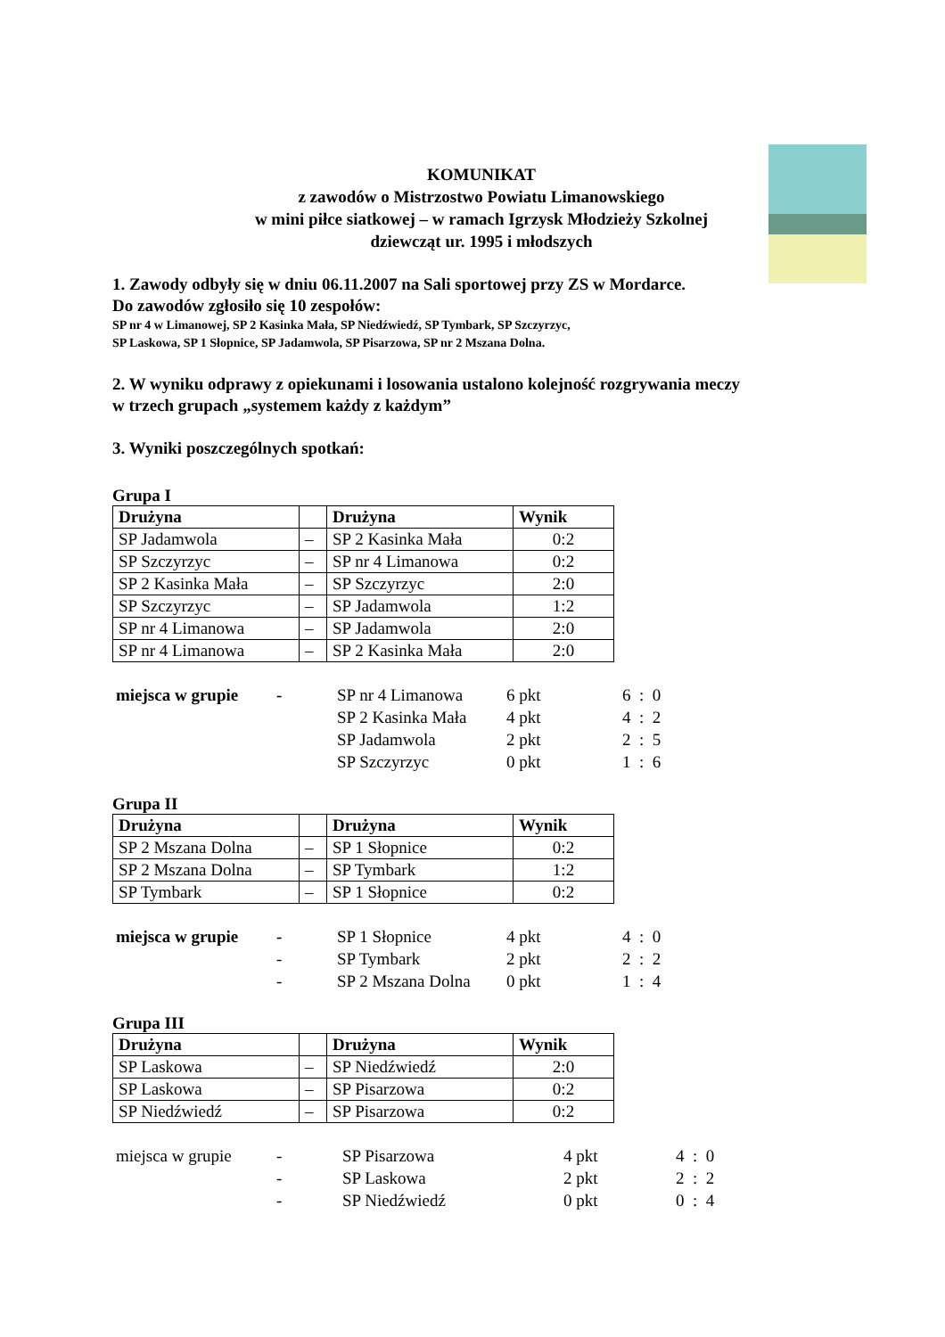KOMUNIKAT
z zawodów o Mistrzostwo Powiatu Limanowskiego
w mini piłce siatkowej – w ramach Igrzysk Młodzieży Szkolnej
dziewcząt ur. 1995 i młodszych
1. Zawody odbyły się w dniu 06.11.2007 na Sali sportowej przy ZS w Mordarce.
Do zawodów zgłosiło się 10 zespołów:
SP nr 4 w Limanowej, SP 2 Kasinka Mała, SP Niedźwiedź, SP Tymbark, SP Szczyrzyc,
SP Laskowa, SP 1 Słopnice, SP Jadamwola, SP Pisarzowa, SP nr 2 Mszana Dolna.
2. W wyniku odprawy z opiekunami i losowania ustalono kolejność rozgrywania meczy
w trzech grupach „systemem każdy z każdym”
3. Wyniki poszczególnych spotkań:
Grupa I
| Drużyna | | Drużyna | Wynik |
| --- | --- | --- | --- |
| SP Jadamwola | – | SP 2 Kasinka Mała | 0:2 |
| SP Szczyrzyc | – | SP nr 4 Limanowa | 0:2 |
| SP 2 Kasinka Mała | – | SP Szczyrzyc | 2:0 |
| SP Szczyrzyc | – | SP Jadamwola | 1:2 |
| SP nr 4 Limanowa | – | SP Jadamwola | 2:0 |
| SP nr 4 Limanowa | – | SP 2 Kasinka Mała | 2:0 |
| miejsca w grupie | - | SP nr 4 Limanowa | 6 pkt | 6 : 0 |
| | | SP 2 Kasinka Mała | 4 pkt | 4 : 2 |
| | | SP Jadamwola | 2 pkt | 2 : 5 |
| | | SP Szczyrzyc | 0 pkt | 1 : 6 |
Grupa II
| Drużyna | | Drużyna | Wynik |
| --- | --- | --- | --- |
| SP 2 Mszana Dolna | – | SP 1 Słopnice | 0:2 |
| SP 2 Mszana Dolna | – | SP Tymbark | 1:2 |
| SP Tymbark | – | SP 1 Słopnice | 0:2 |
| miejsca w grupie | - | SP 1 Słopnice | 4 pkt | 4 : 0 |
| | - | SP Tymbark | 2 pkt | 2 : 2 |
| | - | SP 2 Mszana Dolna | 0 pkt | 1 : 4 |
Grupa III
| Drużyna | | Drużyna | Wynik |
| --- | --- | --- | --- |
| SP Laskowa | – | SP Niedźwiedź | 2:0 |
| SP Laskowa | – | SP Pisarzowa | 0:2 |
| SP Niedźwiedź | – | SP Pisarzowa | 0:2 |
| miejsca w grupie | - | SP Pisarzowa | 4 pkt | 4 : 0 |
| | - | SP Laskowa | 2 pkt | 2 : 2 |
| | - | SP Niedźwiedź | 0 pkt | 0 : 4 |